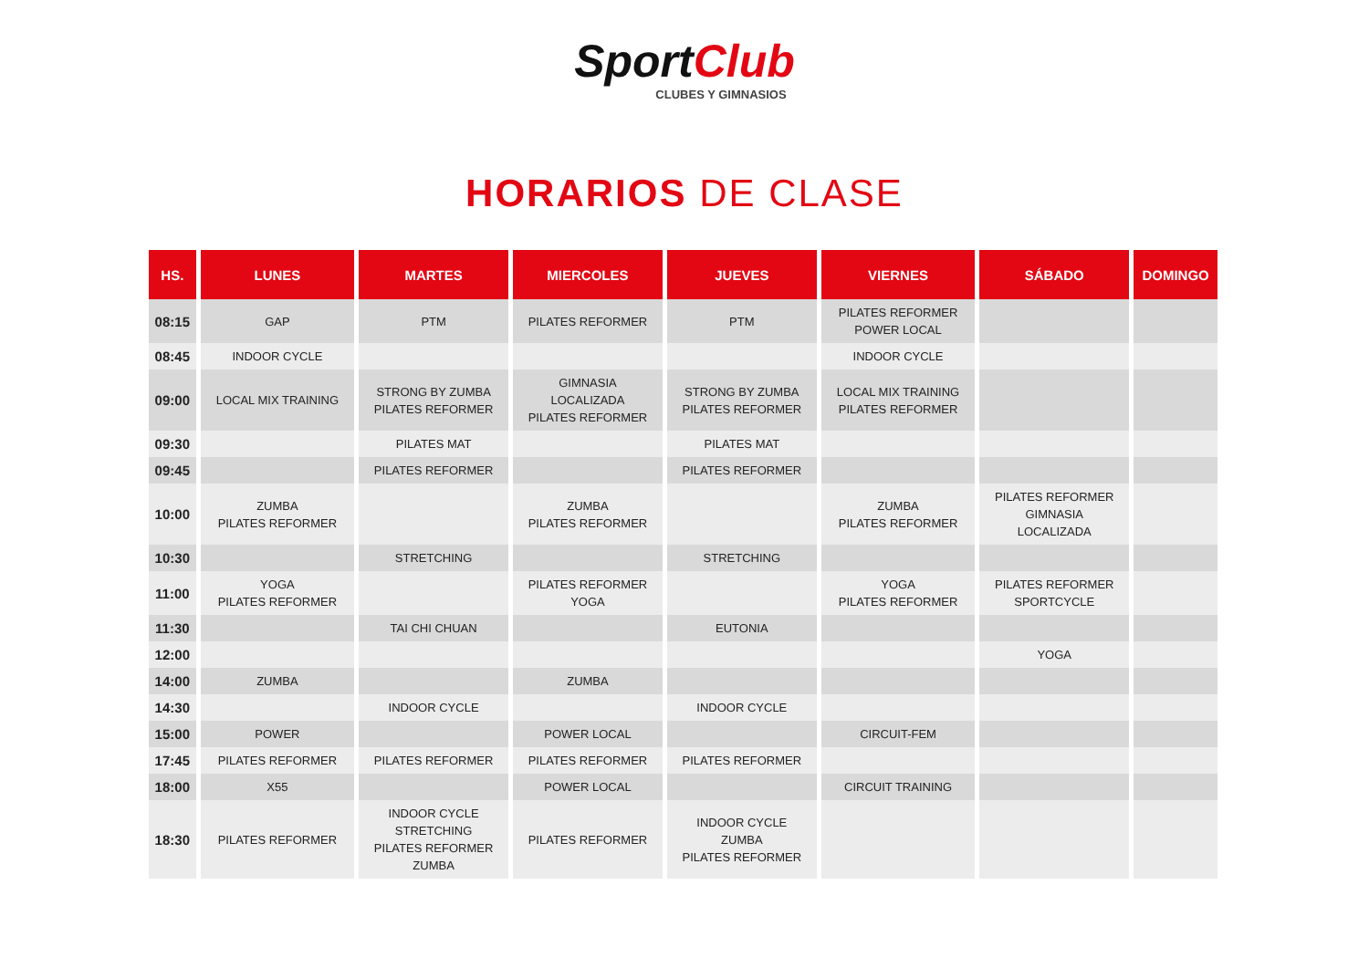SportClub
CLUBES Y GIMNASIOS
HORARIOS DE CLASE
| HS. | LUNES | MARTES | MIERCOLES | JUEVES | VIERNES | SÁBADO | DOMINGO |
| --- | --- | --- | --- | --- | --- | --- | --- |
| 08:15 | GAP | PTM | PILATES REFORMER | PTM | PILATES REFORMER POWER LOCAL | | |
| 08:45 | INDOOR CYCLE | | | | INDOOR CYCLE | | |
| 09:00 | LOCAL MIX TRAINING | STRONG BY ZUMBA PILATES REFORMER | GIMNASIA LOCALIZADA PILATES REFORMER | STRONG BY ZUMBA PILATES REFORMER | LOCAL MIX TRAINING PILATES REFORMER | | |
| 09:30 | | PILATES MAT | | PILATES MAT | | | |
| 09:45 | | PILATES REFORMER | | PILATES REFORMER | | | |
| 10:00 | ZUMBA PILATES REFORMER | | ZUMBA PILATES REFORMER | | ZUMBA PILATES REFORMER | PILATES REFORMER GIMNASIA LOCALIZADA | |
| 10:30 | | STRETCHING | | STRETCHING | | | |
| 11:00 | YOGA PILATES REFORMER | | PILATES REFORMER YOGA | | YOGA PILATES REFORMER | PILATES REFORMER SPORTCYCLE | |
| 11:30 | | TAI CHI CHUAN | | EUTONIA | | | |
| 12:00 | | | | | | YOGA | |
| 14:00 | ZUMBA | | ZUMBA | | | | |
| 14:30 | | INDOOR CYCLE | | INDOOR CYCLE | | | |
| 15:00 | POWER | | POWER LOCAL | | CIRCUIT-FEM | | |
| 17:45 | PILATES REFORMER | PILATES REFORMER | PILATES REFORMER | PILATES REFORMER | | | |
| 18:00 | X55 | | POWER LOCAL | | CIRCUIT TRAINING | | |
| 18:30 | PILATES REFORMER | INDOOR CYCLE STRETCHING PILATES REFORMER ZUMBA | PILATES REFORMER | INDOOR CYCLE ZUMBA PILATES REFORMER | | | |